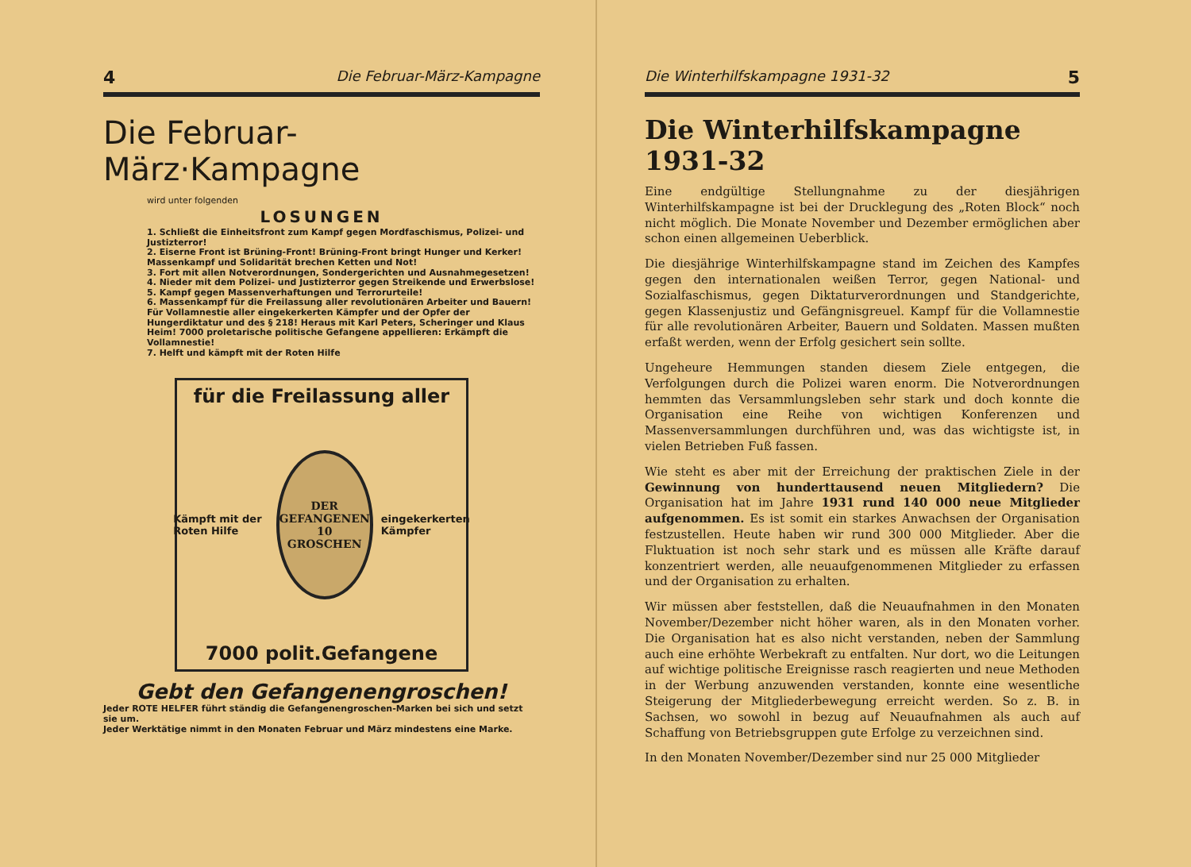4 Die Februar-März-Kampagne
Die Februar-März·Kampagne
wird unter folgenden
LOSUNGEN
1. Schließt die Einheitsfront zum Kampf gegen Mordfaschismus, Polizei- und Justizterror!
2. Eiserne Front ist Brüning-Front! Brüning-Front bringt Hunger und Kerker! Massenkampf und Solidarität brechen Ketten und Not!
3. Fort mit allen Notverordnungen, Sondergerichten und Ausnahmegesetzen!
4. Nieder mit dem Polizei- und Justizterror gegen Streikende und Erwerbslose!
5. Kampf gegen Massenverhaftungen und Terrorurteile!
6. Massenkampf für die Freilassung aller revolutionären Arbeiter und Bauern! Für Vollamnestie aller eingekerkerten Kämpfer und der Opfer der Hungerdiktatur und des § 218! Heraus mit Karl Peters, Scheringer und Klaus Heim! 7000 proletarische politische Gefangene appellieren: Erkämpft die Vollamnestie!
7. Helft und kämpft mit der Roten Hilfe
für die Freilassung aller
Kämpft mit der Roten Hilfe
DER GEFANGENEN
10
GROSCHEN
eingekerkerten Kämpfer
7000 polit.Gefangene
Gebt den Gefangenengroschen!
Jeder ROTE HELFER führt ständig die Gefangenengroschen-Marken bei sich und setzt sie um.
Jeder Werktätige nimmt in den Monaten Februar und März mindestens eine Marke.
Die Winterhilfskampagne 1931-32 5
Die Winterhilfskampagne 1931-32
Eine endgültige Stellungnahme zu der diesjährigen Winterhilfskampagne ist bei der Drucklegung des „Roten Block“ noch nicht möglich. Die Monate November und Dezember ermöglichen aber schon einen allgemeinen Ueberblick.
Die diesjährige Winterhilfskampagne stand im Zeichen des Kampfes gegen den internationalen weißen Terror, gegen National- und Sozialfaschismus, gegen Diktaturverordnungen und Standgerichte, gegen Klassenjustiz und Gefängnisgreuel. Kampf für die Vollamnestie für alle revolutionären Arbeiter, Bauern und Soldaten. Massen mußten erfaßt werden, wenn der Erfolg gesichert sein sollte.
Ungeheure Hemmungen standen diesem Ziele entgegen, die Verfolgungen durch die Polizei waren enorm. Die Notverordnungen hemmten das Versammlungsleben sehr stark und doch konnte die Organisation eine Reihe von wichtigen Konferenzen und Massenversammlungen durchführen und, was das wichtigste ist, in vielen Betrieben Fuß fassen.
Wie steht es aber mit der Erreichung der praktischen Ziele in der Gewinnung von hunderttausend neuen Mitgliedern? Die Organisation hat im Jahre 1931 rund 140 000 neue Mitglieder aufgenommen. Es ist somit ein starkes Anwachsen der Organisation festzustellen. Heute haben wir rund 300 000 Mitglieder. Aber die Fluktuation ist noch sehr stark und es müssen alle Kräfte darauf konzentriert werden, alle neuaufgenommenen Mitglieder zu erfassen und der Organisation zu erhalten.
Wir müssen aber feststellen, daß die Neuaufnahmen in den Monaten November/Dezember nicht höher waren, als in den Monaten vorher. Die Organisation hat es also nicht verstanden, neben der Sammlung auch eine erhöhte Werbekraft zu entfalten. Nur dort, wo die Leitungen auf wichtige politische Ereignisse rasch reagierten und neue Methoden in der Werbung anzuwenden verstanden, konnte eine wesentliche Steigerung der Mitgliederbewegung erreicht werden. So z. B. in Sachsen, wo sowohl in bezug auf Neuaufnahmen als auch auf Schaffung von Betriebsgruppen gute Erfolge zu verzeichnen sind.
In den Monaten November/Dezember sind nur 25 000 Mitglieder